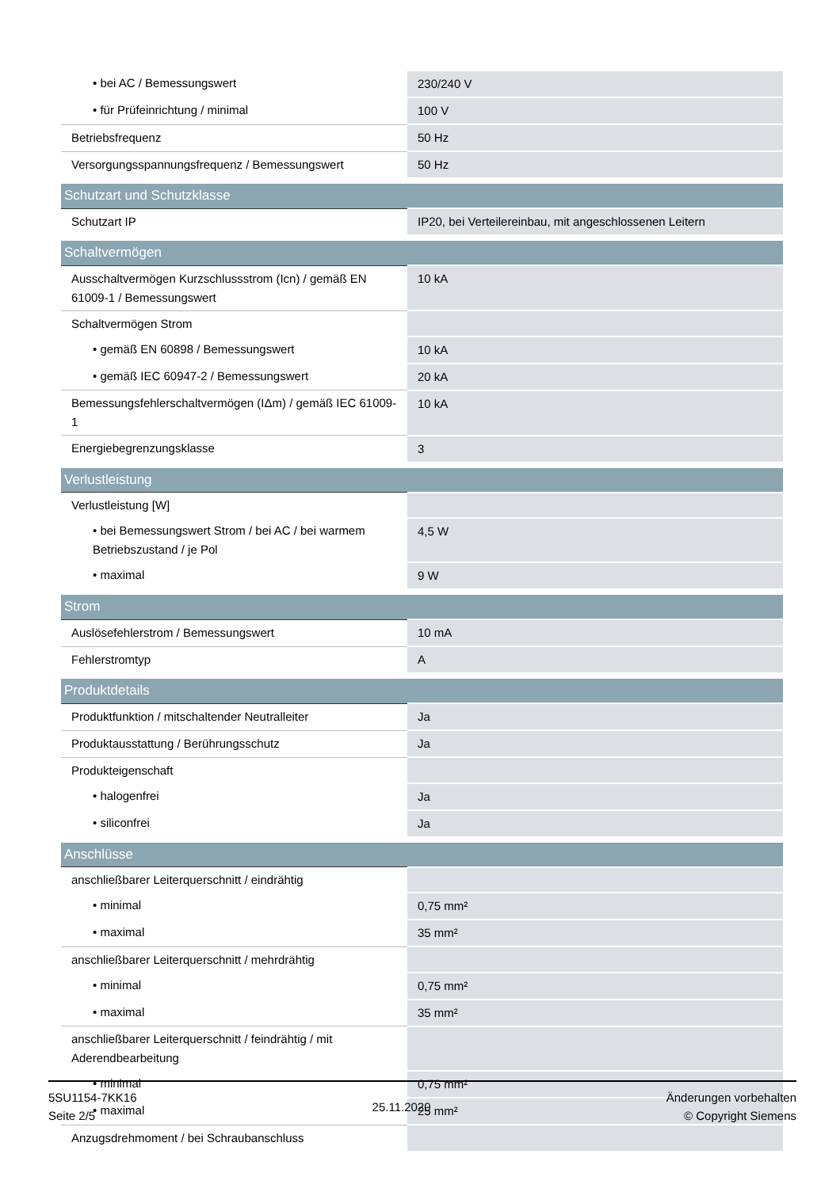| • bei AC / Bemessungswert | 230/240 V |
| • für Prüfeinrichtung / minimal | 100 V |
| Betriebsfrequenz | 50 Hz |
| Versorgungsspannungsfrequenz / Bemessungswert | 50 Hz |
| Schutzart und Schutzklasse | |
| Schutzart IP | IP20, bei Verteilereinbau, mit angeschlossenen Leitern |
| Schaltvermögen | |
| Ausschaltvermögen Kurzschlussstrom (Icn) / gemäß EN 61009-1 / Bemessungswert | 10 kA |
| Schaltvermögen Strom | |
| • gemäß EN 60898 / Bemessungswert | 10 kA |
| • gemäß IEC 60947-2 / Bemessungswert | 20 kA |
| Bemessungsfehlerschaltvermögen (IΔm) / gemäß IEC 61009-1 | 10 kA |
| Energiebegrenzungsklasse | 3 |
| Verlustleistung | |
| Verlustleistung [W] | |
| • bei Bemessungswert Strom / bei AC / bei warmem Betriebszustand / je Pol | 4,5 W |
| • maximal | 9 W |
| Strom | |
| Auslösefehlerstrom / Bemessungswert | 10 mA |
| Fehlerstromtyp | A |
| Produktdetails | |
| Produktfunktion / mitschaltender Neutralleiter | Ja |
| Produktausstattung / Berührungsschutz | Ja |
| Produkteigenschaft | |
| • halogenfrei | Ja |
| • siliconfrei | Ja |
| Anschlüsse | |
| anschließbarer Leiterquerschnitt / eindrähtig | |
| • minimal | 0,75 mm² |
| • maximal | 35 mm² |
| anschließbarer Leiterquerschnitt / mehrdrähtig | |
| • minimal | 0,75 mm² |
| • maximal | 35 mm² |
| anschließbarer Leiterquerschnitt / feindrähtig / mit Aderendbearbeitung | |
| • minimal | 0,75 mm² |
| • maximal | 25 mm² |
| Anzugsdrehmoment / bei Schraubanschluss | |
5SU1154-7KK16
Seite 2/5
25.11.2020
Änderungen vorbehalten
© Copyright Siemens